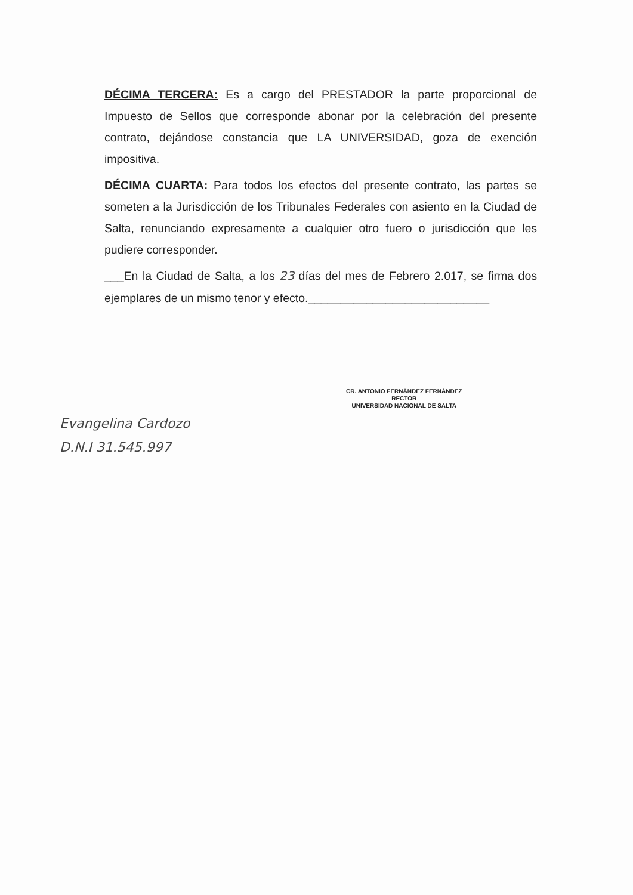DÉCIMA TERCERA: Es a cargo del PRESTADOR la parte proporcional de Impuesto de Sellos que corresponde abonar por la celebración del presente contrato, dejándose constancia que LA UNIVERSIDAD, goza de exención impositiva.
DÉCIMA CUARTA: Para todos los efectos del presente contrato, las partes se someten a la Jurisdicción de los Tribunales Federales con asiento en la Ciudad de Salta, renunciando expresamente a cualquier otro fuero o jurisdicción que les pudiere corresponder.
___En la Ciudad de Salta, a los 23 días del mes de Febrero 2.017, se firma dos ejemplares de un mismo tenor y efecto.____________________________
Evangelina Cardozo
D.N.I 31.545.997
CR. ANTONIO FERNÁNDEZ FERNÁNDEZ
RECTOR
UNIVERSIDAD NACIONAL DE SALTA